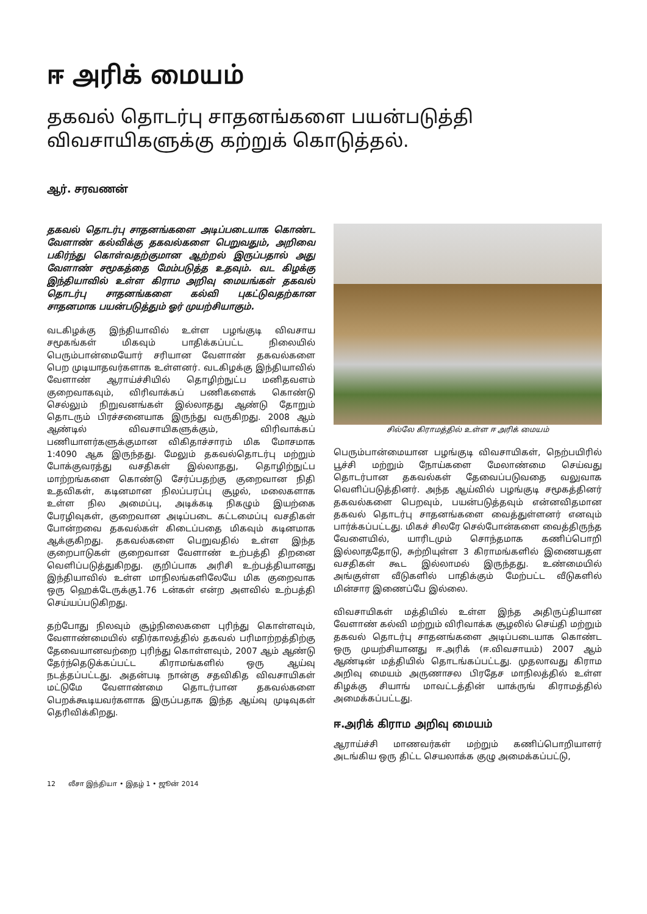ஈ அரிக் மையம்
தகவல் தொடர்பு சாதனங்களை பயன்படுத்தி
விவசாயிகளுக்கு கற்றுக் கொடுத்தல்.
ஆர். சரவணன்
தகவல் தொடர்பு சாதனங்களை அடிப்படையாக கொண்ட வேளாண் கல்விக்கு தகவல்களை பெறுவதும், அறிவை பகிர்ந்து கொள்வதற்குமான ஆற்றல் இருப்பதால் அது வேளாண் சமூகத்தை மேம்படுத்த உதவும். வட கிழக்கு இந்தியாவில் உள்ள கிராம அறிவு மையங்கள் தகவல் தொடர்பு சாதனங்களை கல்வி புகட்டுவதற்கான சாதனமாக பயன்படுத்தும் ஓர் முயற்சியாகும்.
வடகிழக்கு இந்தியாவில் உள்ள பழங்குடி விவசாய சமூகங்கள் மிகவும் பாதிக்கப்பட்ட நிலையில் பெரும்பான்மையோர் சரியான வேளாண் தகவல்களை பெற முடியாதவர்களாக உள்ளனர். வடகிழக்கு இந்தியாவில் வேளாண் ஆராய்ச்சியில் தொழிற்நுட்ப மனிதவளம் குறைவாகவும், விரிவாக்கப் பணிகளைக் கொண்டு செல்லும் நிறுவனங்கள் இல்லாதது ஆண்டு தோறும் தொடரும் பிரச்சனையாக இருந்து வருகிறது. 2008 ஆம் ஆண்டில் விவசாயிகளுக்கும், விரிவாக்கப் பணியாளர்களுக்குமான விகிதாச்சாரம் மிக மோசமாக 1:4090 ஆக இருந்தது. மேலும் தகவல்தொடர்பு மற்றும் போக்குவரத்து வசதிகள் இல்லாதது, தொழிற்நுட்ப மாற்றங்களை கொண்டு சேர்ப்பதற்கு குறைவான நிதி உதவிகள், கடினமான நிலப்பரப்பு சூழல், மலைகளாக உள்ள நில அமைப்பு, அடிக்கடி நிகழும் இயற்கை பேரழிவுகள், குறைவான அடிப்படை கட்டமைப்பு வசதிகள் போன்றவை தகவல்கள் கிடைப்பதை மிகவும் கடினமாக ஆக்குகிறது. தகவல்களை பெறுவதில் உள்ள இந்த குறைபாடுகள் குறைவான வேளாண் உற்பத்தி திறனை வெளிப்படுத்துகிறது. குறிப்பாக அரிசி உற்பத்தியானது இந்தியாவில் உள்ள மாநிலங்களிலேயே மிக குறைவாக ஒரு ஹெக்டேருக்கு1.76 டன்கள் என்ற அளவில் உற்பத்தி செய்யப்படுகிறது.
தற்போது நிலவும் சூழ்நிலைகளை புரிந்து கொள்ளவும், வேளாண்மையில் எதிர்காலத்தில் தகவல் பரிமாற்றத்திற்கு தேவையானவற்றை புரிந்து கொள்ளவும், 2007 ஆம் ஆண்டு தேர்ந்தெடுக்கப்பட்ட கிராமங்களில் ஒரு ஆய்வு நடத்தப்பட்டது. அதன்படி நான்கு சதவிகித விவசாயிகள் மட்டுமே வேளாண்மை தொடர்பான தகவல்களை பெறக்கூடியவர்களாக இருப்பதாக இந்த ஆய்வு முடிவுகள் தெரிவிக்கிறது.
சில்லே கிராமத்தில் உள்ள ஈ அரிக் மையம்
பெரும்பான்மையான பழங்குடி விவசாயிகள், நெற்பயிரில் பூச்சி மற்றும் நோய்களை மேலாண்மை செய்வது தொடர்பான தகவல்கள் தேவைப்படுவதை வலுவாக வெளிப்படுத்தினர். அந்த ஆய்வில் பழங்குடி சமூகத்தினர் தகவல்களை பெறவும், பயன்படுத்தவும் என்னவிதமான தகவல் தொடர்பு சாதனங்களை வைத்துள்ளனர் எனவும் பார்க்கப்பட்டது. மிகச் சிலரே செல்போன்களை வைத்திருந்த வேளையில், யாரிடமும் சொந்தமாக கணிப்பொறி இல்லாததோடு, சுற்றியுள்ள 3 கிராமங்களில் இணையதள வசதிகள் கூட இல்லாமல் இருந்தது. உண்மையில் அங்குள்ள வீடுகளில் பாதிக்கும் மேற்பட்ட வீடுகளில் மின்சார இணைப்பே இல்லை.
விவசாயிகள் மத்தியில் உள்ள இந்த அதிருப்தியான வேளாண் கல்வி மற்றும் விரிவாக்க சூழலில் செய்தி மற்றும் தகவல் தொடர்பு சாதனங்களை அடிப்படையாக கொண்ட ஒரு முயற்சியானது ஈ.அரிக் (ஈ.விவசாயம்) 2007 ஆம் ஆண்டின் மத்தியில் தொடங்கப்பட்டது. முதலாவது கிராம அறிவு மையம் அருணாசல பிரதேச மாநிலத்தில் உள்ள கிழக்கு சியாங் மாவட்டத்தின் யாக்ருங் கிராமத்தில் அமைக்கப்பட்டது.
ஈ.அரிக் கிராம அறிவு மையம்
ஆராய்ச்சி மாணவர்கள் மற்றும் கணிப்பொறியாளர் அடங்கிய ஒரு திட்ட செயலாக்க குழு அமைக்கப்பட்டு,
12 லீசா இந்தியா • இதழ் 1 • ஜூன் 2014